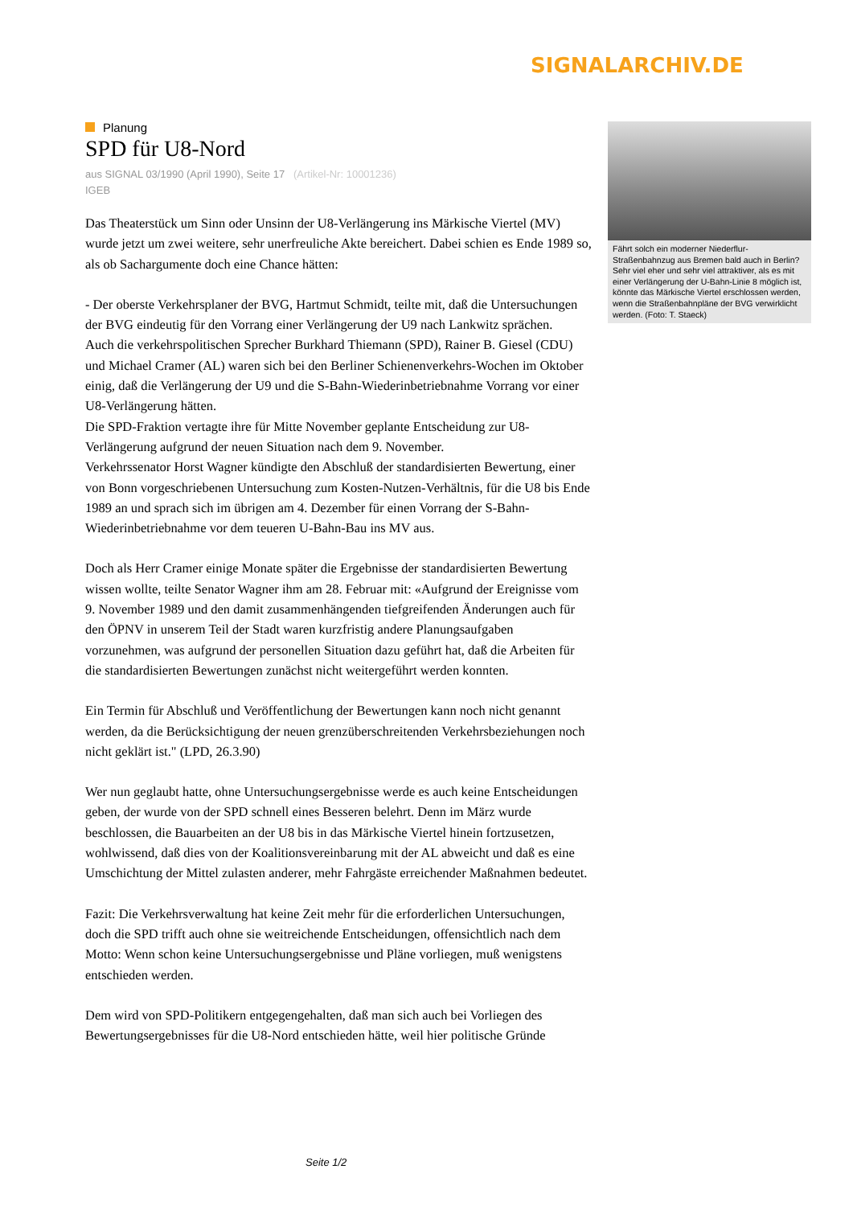SIGNALARCHIV.DE
Planung
SPD für U8-Nord
aus SIGNAL 03/1990 (April 1990), Seite 17 (Artikel-Nr: 10001236)
IGEB
Das Theaterstück um Sinn oder Unsinn der U8-Verlängerung ins Märkische Viertel (MV) wurde jetzt um zwei weitere, sehr unerfreuliche Akte bereichert. Dabei schien es Ende 1989 so, als ob Sachargumente doch eine Chance hätten:
- Der oberste Verkehrsplaner der BVG, Hartmut Schmidt, teilte mit, daß die Untersuchungen der BVG eindeutig für den Vorrang einer Verlängerung der U9 nach Lankwitz sprächen.
Auch die verkehrspolitischen Sprecher Burkhard Thiemann (SPD), Rainer B. Giesel (CDU) und Michael Cramer (AL) waren sich bei den Berliner Schienenverkehrs-Wochen im Oktober einig, daß die Verlängerung der U9 und die S-Bahn-Wiederinbetriebnahme Vorrang vor einer U8-Verlängerung hätten.
Die SPD-Fraktion vertagte ihre für Mitte November geplante Entscheidung zur U8-Verlängerung aufgrund der neuen Situation nach dem 9. November.
Verkehrssenator Horst Wagner kündigte den Abschluß der standardisierten Bewertung, einer von Bonn vorgeschriebenen Untersuchung zum Kosten-Nutzen-Verhältnis, für die U8 bis Ende 1989 an und sprach sich im übrigen am 4. Dezember für einen Vorrang der S-Bahn-Wiederinbetriebnahme vor dem teueren U-Bahn-Bau ins MV aus.
Doch als Herr Cramer einige Monate später die Ergebnisse der standardisierten Bewertung wissen wollte, teilte Senator Wagner ihm am 28. Februar mit: «Aufgrund der Ereignisse vom 9. November 1989 und den damit zusammenhängenden tiefgreifenden Änderungen auch für den ÖPNV in unserem Teil der Stadt waren kurzfristig andere Planungsaufgaben vorzunehmen, was aufgrund der personellen Situation dazu geführt hat, daß die Arbeiten für die standardisierten Bewertungen zunächst nicht weitergeführt werden konnten.
Ein Termin für Abschluß und Veröffentlichung der Bewertungen kann noch nicht genannt werden, da die Berücksichtigung der neuen grenzüberschreitenden Verkehrsbeziehungen noch nicht geklärt ist." (LPD, 26.3.90)
Wer nun geglaubt hatte, ohne Untersuchungsergebnisse werde es auch keine Entscheidungen geben, der wurde von der SPD schnell eines Besseren belehrt. Denn im März wurde beschlossen, die Bauarbeiten an der U8 bis in das Märkische Viertel hinein fortzusetzen, wohlwissend, daß dies von der Koalitionsvereinbarung mit der AL abweicht und daß es eine Umschichtung der Mittel zulasten anderer, mehr Fahrgäste erreichender Maßnahmen bedeutet.
Fazit: Die Verkehrsverwaltung hat keine Zeit mehr für die erforderlichen Untersuchungen, doch die SPD trifft auch ohne sie weitreichende Entscheidungen, offensichtlich nach dem Motto: Wenn schon keine Untersuchungsergebnisse und Pläne vorliegen, muß wenigstens entschieden werden.
Dem wird von SPD-Politikern entgegengehalten, daß man sich auch bei Vorliegen des Bewertungsergebnisses für die U8-Nord entschieden hätte, weil hier politische Gründe
Fährt solch ein moderner Niederflur-Straßenbahnzug aus Bremen bald auch in Berlin? Sehr viel eher und sehr viel attraktiver, als es mit einer Verlängerung der U-Bahn-Linie 8 möglich ist, könnte das Märkische Viertel erschlossen werden, wenn die Straßenbahnpläne der BVG verwirklicht werden. (Foto: T. Staeck)
Seite 1/2